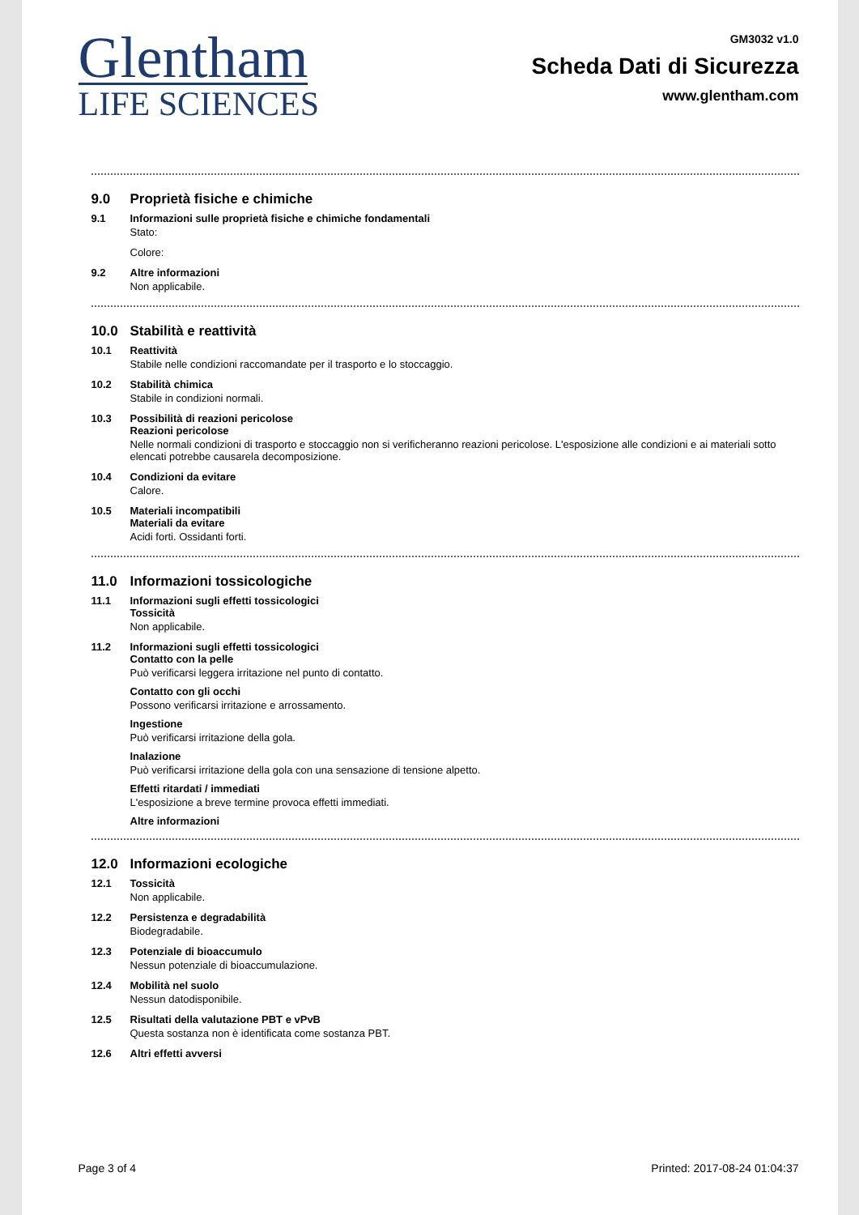Glentham
LIFE SCIENCES
GM3032 v1.0
Scheda Dati di Sicurezza
www.glentham.com
9.0 Proprietà fisiche e chimiche
9.1 Informazioni sulle proprietà fisiche e chimiche fondamentali
Stato:
Colore:
9.2 Altre informazioni
Non applicabile.
10.0 Stabilità e reattività
10.1 Reattività
Stabile nelle condizioni raccomandate per il trasporto e lo stoccaggio.
10.2 Stabilità chimica
Stabile in condizioni normali.
10.3 Possibilità di reazioni pericolose
Reazioni pericolose
Nelle normali condizioni di trasporto e stoccaggio non si verificheranno reazioni pericolose. L'esposizione alle condizioni e ai materiali sotto elencati potrebbe causarela decomposizione.
10.4 Condizioni da evitare
Calore.
10.5 Materiali incompatibili
Materiali da evitare
Acidi forti. Ossidanti forti.
11.0 Informazioni tossicologiche
11.1 Informazioni sugli effetti tossicologici
Tossicità
Non applicabile.
11.2 Informazioni sugli effetti tossicologici
Contatto con la pelle
Può verificarsi leggera irritazione nel punto di contatto.
Contatto con gli occhi
Possono verificarsi irritazione e arrossamento.
Ingestione
Può verificarsi irritazione della gola.
Inalazione
Può verificarsi irritazione della gola con una sensazione di tensione alpetto.
Effetti ritardati / immediati
L'esposizione a breve termine provoca effetti immediati.
Altre informazioni
12.0 Informazioni ecologiche
12.1 Tossicità
Non applicabile.
12.2 Persistenza e degradabilità
Biodegradabile.
12.3 Potenziale di bioaccumulo
Nessun potenziale di bioaccumulazione.
12.4 Mobilità nel suolo
Nessun datodisponibile.
12.5 Risultati della valutazione PBT e vPvB
Questa sostanza non è identificata come sostanza PBT.
12.6 Altri effetti avversi
Page 3 of 4 Printed: 2017-08-24 01:04:37